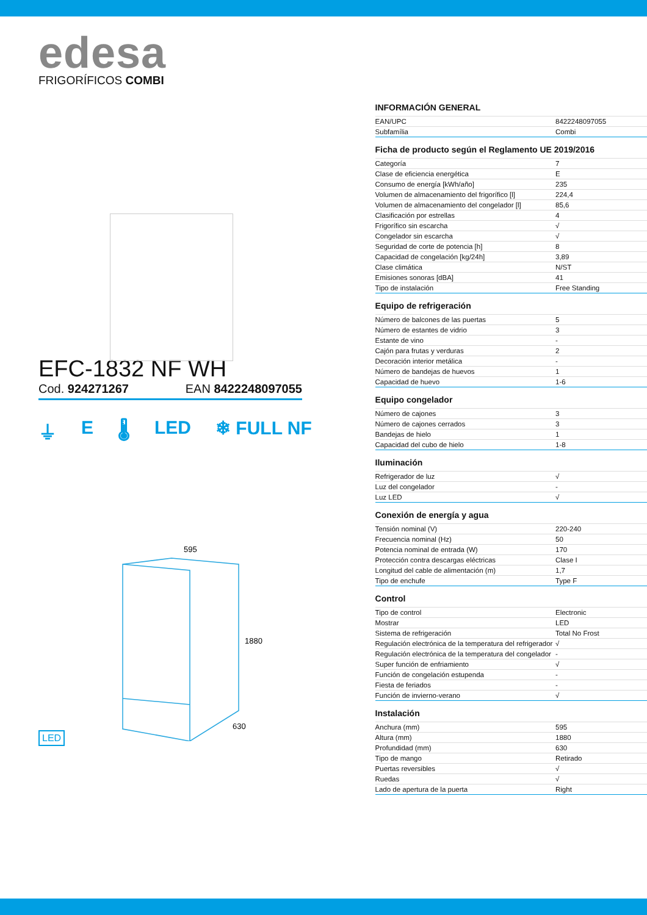edesa
FRIGORÍFICOS COMBI
EFC-1832 NF WH
Cod. 924271267 EAN 8422248097055
⏚ E 🌡 LED ❄ FULL NF
LED
595
1880
630
INFORMACIÓN GENERAL
| EAN/UPC | 8422248097055 |
| Subfamília | Combi |
Ficha de producto según el Reglamento UE 2019/2016
| Categoría | 7 |
| Clase de eficiencia energética | E |
| Consumo de energía [kWh/año] | 235 |
| Volumen de almacenamiento del frigorífico [l] | 224,4 |
| Volumen de almacenamiento del congelador [l] | 85,6 |
| Clasificación por estrellas | 4 |
| Frigorífico sin escarcha | √ |
| Congelador sin escarcha | √ |
| Seguridad de corte de potencia [h] | 8 |
| Capacidad de congelación [kg/24h] | 3,89 |
| Clase climática | N/ST |
| Emisiones sonoras [dBA] | 41 |
| Tipo de instalación | Free Standing |
Equipo de refrigeración
| Número de balcones de las puertas | 5 |
| Número de estantes de vidrio | 3 |
| Estante de vino | - |
| Cajón para frutas y verduras | 2 |
| Decoración interior metálica | - |
| Número de bandejas de huevos | 1 |
| Capacidad de huevo | 1-6 |
Equipo congelador
| Número de cajones | 3 |
| Número de cajones cerrados | 3 |
| Bandejas de hielo | 1 |
| Capacidad del cubo de hielo | 1-8 |
Iluminación
| Refrigerador de luz | √ |
| Luz del congelador | - |
| Luz LED | √ |
Conexión de energía y agua
| Tensión nominal (V) | 220-240 |
| Frecuencia nominal (Hz) | 50 |
| Potencia nominal de entrada (W) | 170 |
| Protección contra descargas eléctricas | Clase I |
| Longitud del cable de alimentación (m) | 1,7 |
| Tipo de enchufe | Type F |
Control
| Tipo de control | Electronic |
| Mostrar | LED |
| Sistema de refrigeración | Total No Frost |
| Regulación electrónica de la temperatura del refrigerador | √ |
| Regulación electrónica de la temperatura del congelador | - |
| Super función de enfriamiento | √ |
| Función de congelación estupenda | - |
| Fiesta de feriados | - |
| Función de invierno-verano | √ |
Instalación
| Anchura (mm) | 595 |
| Altura (mm) | 1880 |
| Profundidad (mm) | 630 |
| Tipo de mango | Retirado |
| Puertas reversibles | √ |
| Ruedas | √ |
| Lado de apertura de la puerta | Right |